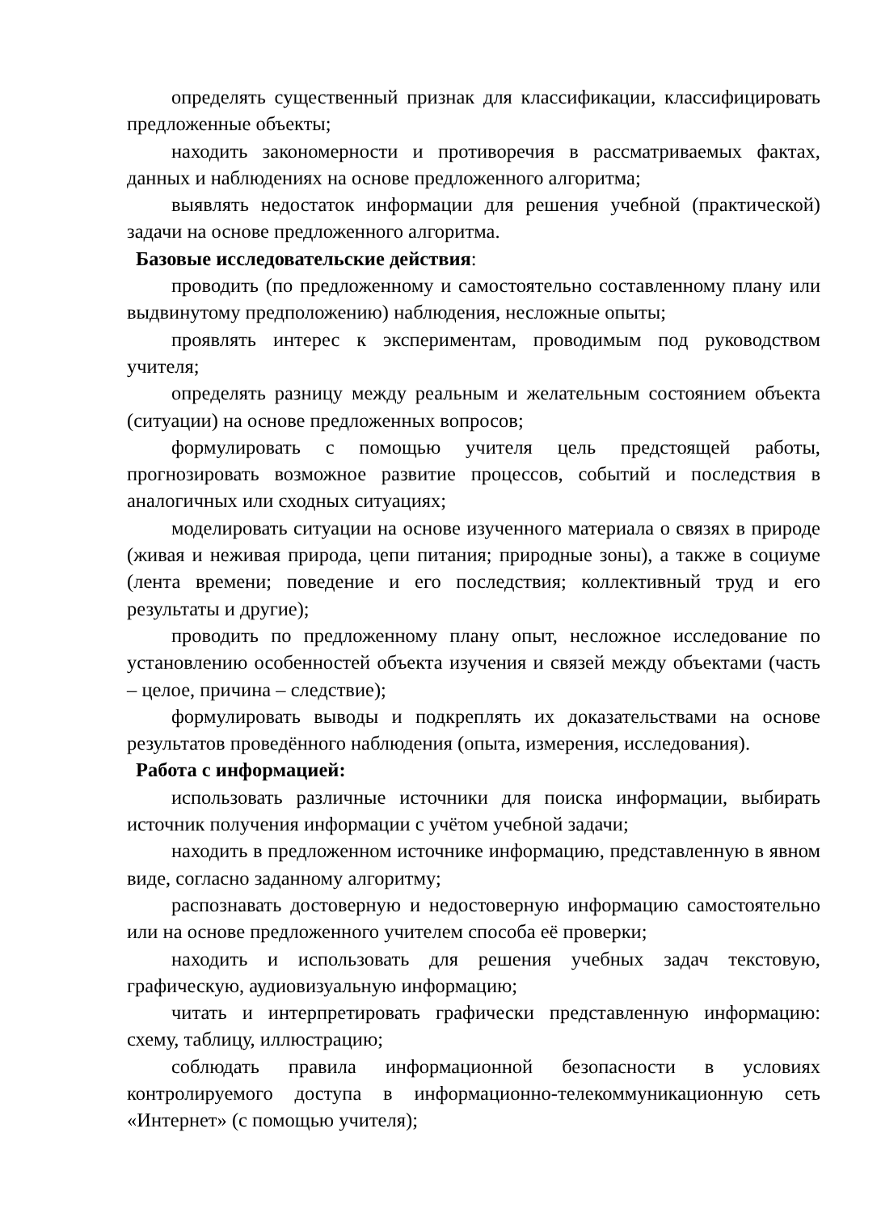определять существенный признак для классификации, классифицировать предложенные объекты;
находить закономерности и противоречия в рассматриваемых фактах, данных и наблюдениях на основе предложенного алгоритма;
выявлять недостаток информации для решения учебной (практической) задачи на основе предложенного алгоритма.
Базовые исследовательские действия:
проводить (по предложенному и самостоятельно составленному плану или выдвинутому предположению) наблюдения, несложные опыты;
проявлять интерес к экспериментам, проводимым под руководством учителя;
определять разницу между реальным и желательным состоянием объекта (ситуации) на основе предложенных вопросов;
формулировать с помощью учителя цель предстоящей работы, прогнозировать возможное развитие процессов, событий и последствия в аналогичных или сходных ситуациях;
моделировать ситуации на основе изученного материала о связях в природе (живая и неживая природа, цепи питания; природные зоны), а также в социуме (лента времени; поведение и его последствия; коллективный труд и его результаты и другие);
проводить по предложенному плану опыт, несложное исследование по установлению особенностей объекта изучения и связей между объектами (часть – целое, причина – следствие);
формулировать выводы и подкреплять их доказательствами на основе результатов проведённого наблюдения (опыта, измерения, исследования).
Работа с информацией:
использовать различные источники для поиска информации, выбирать источник получения информации с учётом учебной задачи;
находить в предложенном источнике информацию, представленную в явном виде, согласно заданному алгоритму;
распознавать достоверную и недостоверную информацию самостоятельно или на основе предложенного учителем способа её проверки;
находить и использовать для решения учебных задач текстовую, графическую, аудиовизуальную информацию;
читать и интерпретировать графически представленную информацию: схему, таблицу, иллюстрацию;
соблюдать правила информационной безопасности в условиях контролируемого доступа в информационно-телекоммуникационную сеть «Интернет» (с помощью учителя);